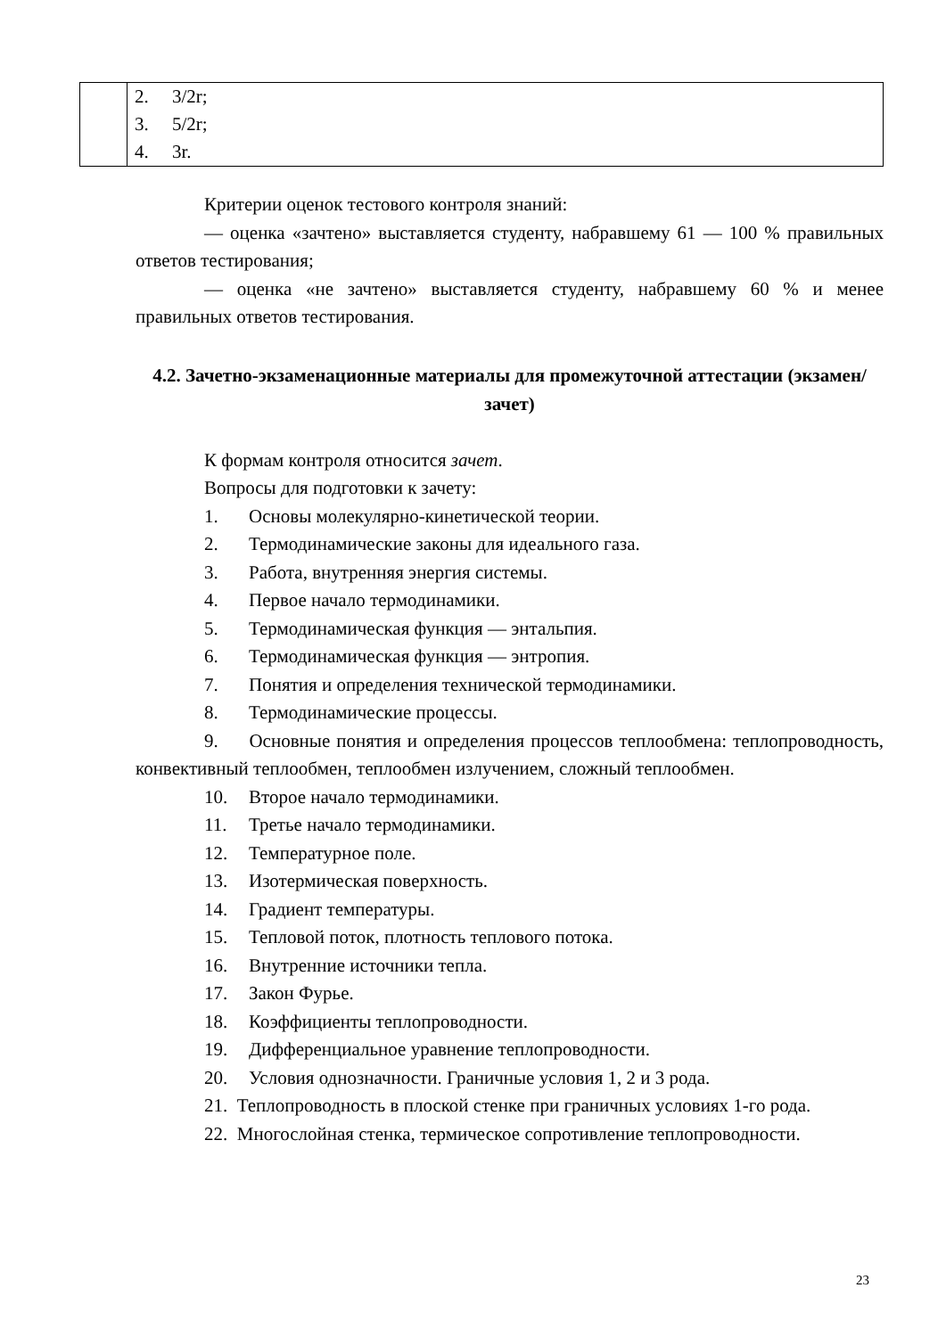| | 2. 3/2r; 3. 5/2r; 4. 3r. |
Критерии оценок тестового контроля знаний:
— оценка «зачтено» выставляется студенту, набравшему 61 — 100 % правильных ответов тестирования;
— оценка «не зачтено» выставляется студенту, набравшему 60 % и менее правильных ответов тестирования.
4.2. Зачетно-экзаменационные материалы для промежуточной аттестации (экзамен/зачет)
К формам контроля относится зачет.
Вопросы для подготовки к зачету:
1. Основы молекулярно-кинетической теории.
2. Термодинамические законы для идеального газа.
3. Работа, внутренняя энергия системы.
4. Первое начало термодинамики.
5. Термодинамическая функция — энтальпия.
6. Термодинамическая функция — энтропия.
7. Понятия и определения технической термодинамики.
8. Термодинамические процессы.
9. Основные понятия и определения процессов теплообмена: теплопроводность, конвективный теплообмен, теплообмен излучением, сложный теплообмен.
10. Второе начало термодинамики.
11. Третье начало термодинамики.
12. Температурное поле.
13. Изотермическая поверхность.
14. Градиент температуры.
15. Тепловой поток, плотность теплового потока.
16. Внутренние источники тепла.
17. Закон Фурье.
18. Коэффициенты теплопроводности.
19. Дифференциальное уравнение теплопроводности.
20. Условия однозначности. Граничные условия 1, 2 и 3 рода.
21. Теплопроводность в плоской стенке при граничных условиях 1-го рода.
22. Многослойная стенка, термическое сопротивление теплопроводности.
23